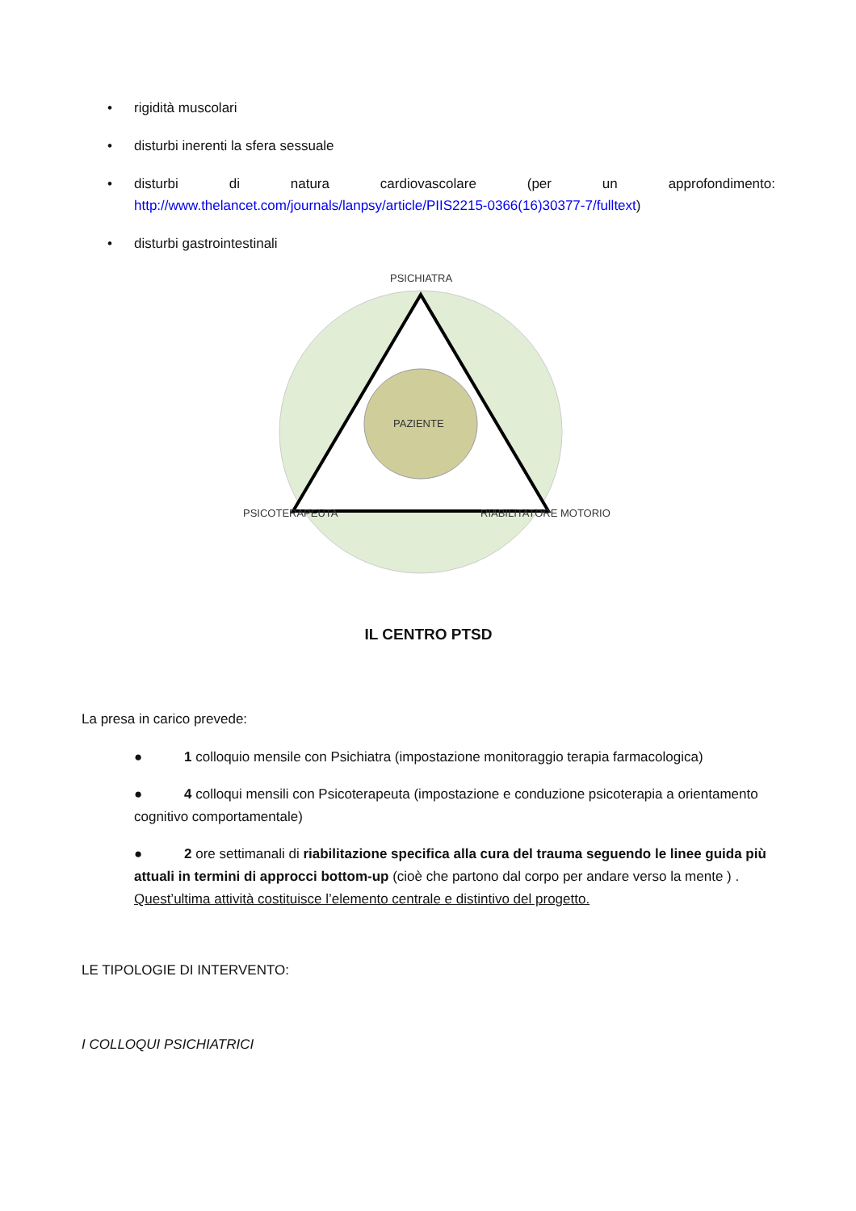• rigidità muscolari
• disturbi inerenti la sfera sessuale
•
disturbi di natura cardiovascolare (per un approfondimento:
http://www.thelancet.com/journals/lanpsy/article/PIIS2215-0366(16)30377-7/fulltext)
• disturbi gastrointestinali
PSICHIATRA
PAZIENTE
PSICOTERAPEUTA RIABILITATORE MOTORIO
IL CENTRO PTSD
La presa in carico prevede:
● 1 colloquio mensile con Psichiatra (impostazione monitoraggio terapia farmacologica)
● 4 colloqui mensili con Psicoterapeuta (impostazione e conduzione psicoterapia a orientamento cognitivo comportamentale)
● 2 ore settimanali di riabilitazione specifica alla cura del trauma seguendo le linee guida più attuali in termini di approcci bottom-up (cioè che partono dal corpo per andare verso la mente ) . Quest’ultima attività costituisce l’elemento centrale e distintivo del progetto.
LE TIPOLOGIE DI INTERVENTO:
I COLLOQUI PSICHIATRICI